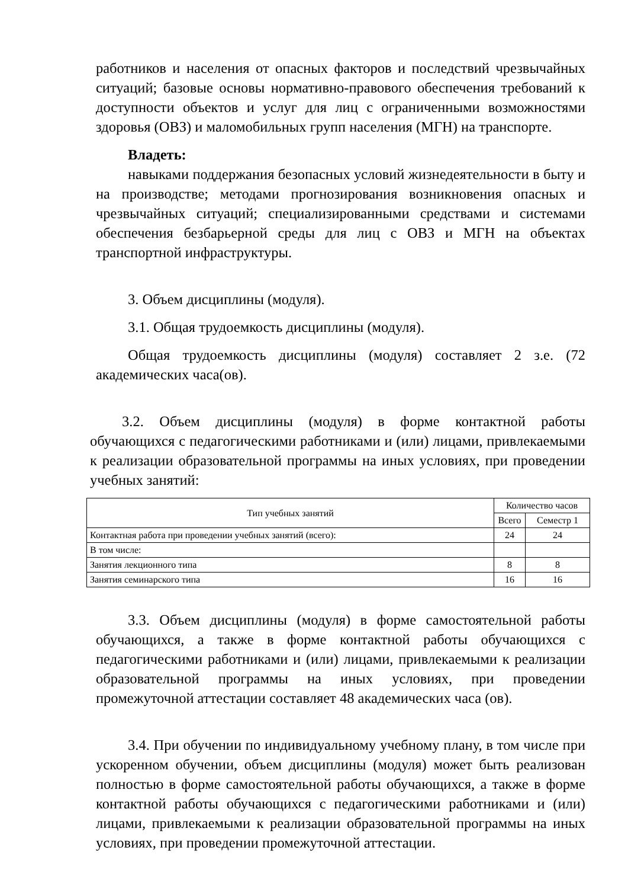работников и населения от опасных факторов и последствий чрезвычайных ситуаций; базовые основы нормативно-правового обеспечения требований к доступности объектов и услуг для лиц с ограниченными возможностями здоровья (ОВЗ) и маломобильных групп населения (МГН) на транспорте.
Владеть:
навыками поддержания безопасных условий жизнедеятельности в быту и на производстве; методами прогнозирования возникновения опасных и чрезвычайных ситуаций; специализированными средствами и системами обеспечения безбарьерной среды для лиц с ОВЗ и МГН на объектах транспортной инфраструктуры.
3. Объем дисциплины (модуля).
3.1. Общая трудоемкость дисциплины (модуля).
Общая трудоемкость дисциплины (модуля) составляет 2 з.е. (72 академических часа(ов).
3.2. Объем дисциплины (модуля) в форме контактной работы обучающихся с педагогическими работниками и (или) лицами, привлекаемыми к реализации образовательной программы на иных условиях, при проведении учебных занятий:
| Тип учебных занятий | Количество часов | |
| --- | --- | --- |
| | Всего | Семестр 1 |
| Контактная работа при проведении учебных занятий (всего): | 24 | 24 |
| В том числе: | | |
| Занятия лекционного типа | 8 | 8 |
| Занятия семинарского типа | 16 | 16 |
3.3. Объем дисциплины (модуля) в форме самостоятельной работы обучающихся, а также в форме контактной работы обучающихся с педагогическими работниками и (или) лицами, привлекаемыми к реализации образовательной программы на иных условиях, при проведении промежуточной аттестации составляет 48 академических часа (ов).
3.4. При обучении по индивидуальному учебному плану, в том числе при ускоренном обучении, объем дисциплины (модуля) может быть реализован полностью в форме самостоятельной работы обучающихся, а также в форме контактной работы обучающихся с педагогическими работниками и (или) лицами, привлекаемыми к реализации образовательной программы на иных условиях, при проведении промежуточной аттестации.